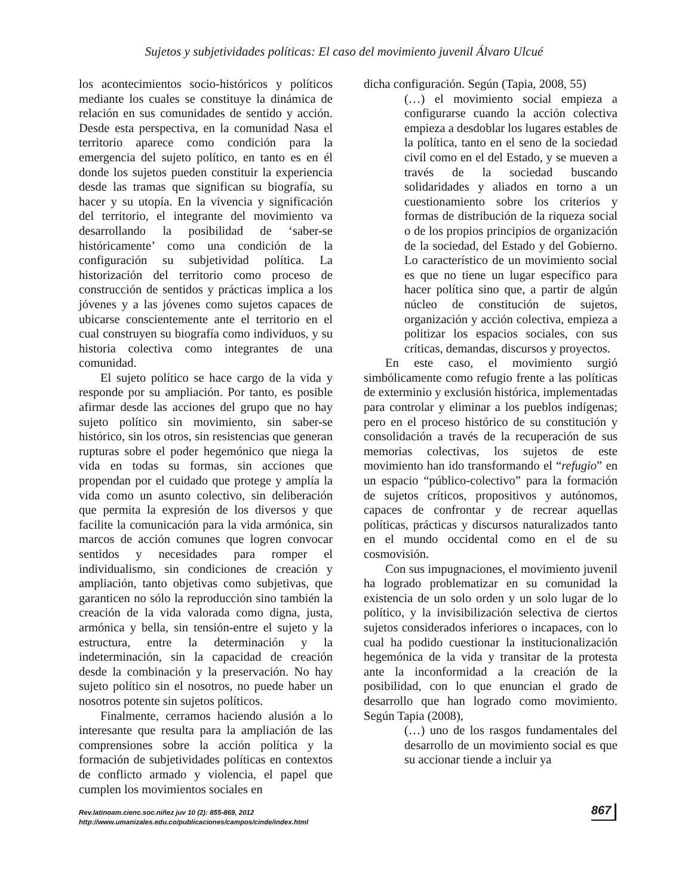Sujetos y subjetividades políticas: El caso del movimiento juvenil Álvaro Ulcué
los acontecimientos socio-históricos y políticos mediante los cuales se constituye la dinámica de relación en sus comunidades de sentido y acción. Desde esta perspectiva, en la comunidad Nasa el territorio aparece como condición para la emergencia del sujeto político, en tanto es en él donde los sujetos pueden constituir la experiencia desde las tramas que significan su biografía, su hacer y su utopía. En la vivencia y significación del territorio, el integrante del movimiento va desarrollando la posibilidad de ‘saber-se históricamente’ como una condición de la configuración su subjetividad política. La historización del territorio como proceso de construcción de sentidos y prácticas implica a los jóvenes y a las jóvenes como sujetos capaces de ubicarse conscientemente ante el territorio en el cual construyen su biografía como individuos, y su historia colectiva como integrantes de una comunidad.
El sujeto político se hace cargo de la vida y responde por su ampliación. Por tanto, es posible afirmar desde las acciones del grupo que no hay sujeto político sin movimiento, sin saber-se histórico, sin los otros, sin resistencias que generan rupturas sobre el poder hegemónico que niega la vida en todas su formas, sin acciones que propendan por el cuidado que protege y amplía la vida como un asunto colectivo, sin deliberación que permita la expresión de los diversos y que facilite la comunicación para la vida armónica, sin marcos de acción comunes que logren convocar sentidos y necesidades para romper el individualismo, sin condiciones de creación y ampliación, tanto objetivas como subjetivas, que garanticen no sólo la reproducción sino también la creación de la vida valorada como digna, justa, armónica y bella, sin tensión-entre el sujeto y la estructura, entre la determinación y la indeterminación, sin la capacidad de creación desde la combinación y la preservación. No hay sujeto político sin el nosotros, no puede haber un nosotros potente sin sujetos políticos.
Finalmente, cerramos haciendo alusión a lo interesante que resulta para la ampliación de las comprensiones sobre la acción política y la formación de subjetividades políticas en contextos de conflicto armado y violencia, el papel que cumplen los movimientos sociales en
dicha configuración. Según (Tapia, 2008, 55)
(…) el movimiento social empieza a configurarse cuando la acción colectiva empieza a desdoblar los lugares estables de la política, tanto en el seno de la sociedad civil como en el del Estado, y se mueven a través de la sociedad buscando solidaridades y aliados en torno a un cuestionamiento sobre los criterios y formas de distribución de la riqueza social o de los propios principios de organización de la sociedad, del Estado y del Gobierno. Lo característico de un movimiento social es que no tiene un lugar específico para hacer política sino que, a partir de algún núcleo de constitución de sujetos, organización y acción colectiva, empieza a politizar los espacios sociales, con sus críticas, demandas, discursos y proyectos.
En este caso, el movimiento surgió simbólicamente como refugio frente a las políticas de exterminio y exclusión histórica, implementadas para controlar y eliminar a los pueblos indígenas; pero en el proceso histórico de su constitución y consolidación a través de la recuperación de sus memorias colectivas, los sujetos de este movimiento han ido transformando el “refugio” en un espacio “público-colectivo” para la formación de sujetos críticos, propositivos y autónomos, capaces de confrontar y de recrear aquellas políticas, prácticas y discursos naturalizados tanto en el mundo occidental como en el de su cosmovisión.
Con sus impugnaciones, el movimiento juvenil ha logrado problematizar en su comunidad la existencia de un solo orden y un solo lugar de lo político, y la invisibilización selectiva de ciertos sujetos considerados inferiores o incapaces, con lo cual ha podido cuestionar la institucionalización hegemónica de la vida y transitar de la protesta ante la inconformidad a la creación de la posibilidad, con lo que enuncian el grado de desarrollo que han logrado como movimiento. Según Tapia (2008),
(…) uno de los rasgos fundamentales del desarrollo de un movimiento social es que su accionar tiende a incluir ya
Rev.latinoam.cienc.soc.niñez juv 10 (2): 855-869, 2012
http://www.umanizales.edu.co/publicaciones/campos/cinde/index.html
867